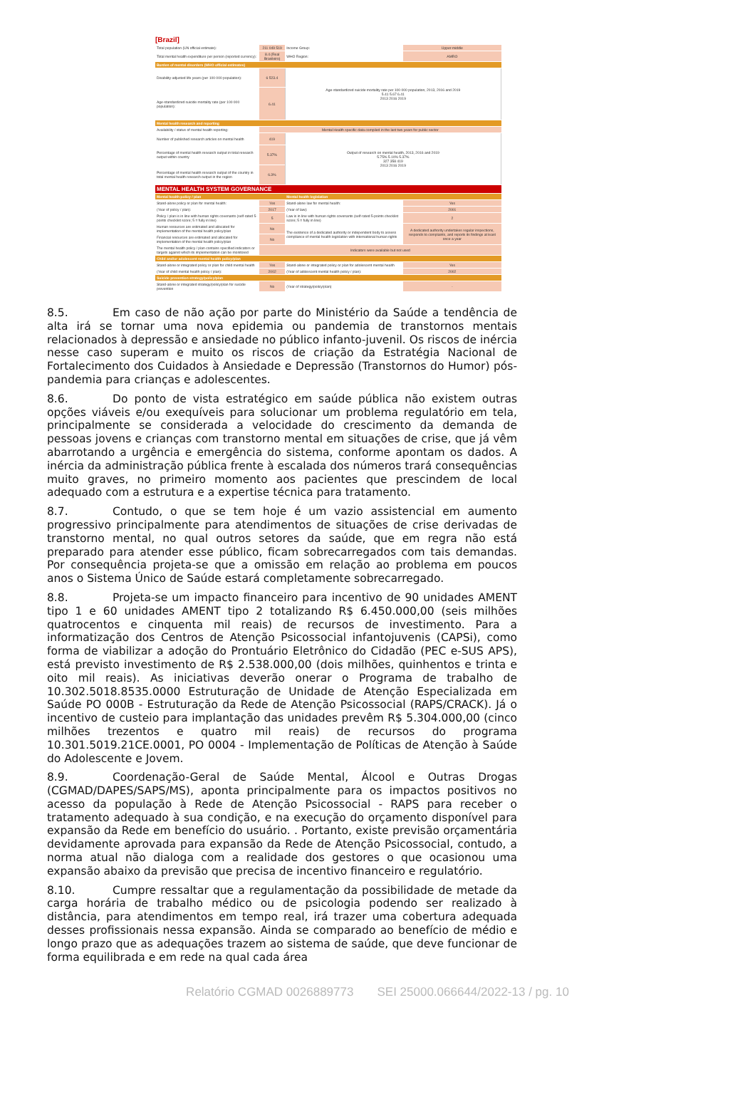[Brazil]
| Total population (UN official estimate): | 211 049 519 | Income Group: | Upper-middle |
| Total mental health expenditure per person (reported currency): | 8.4 (Real Brasileiro) | WHO Region: | AMRO |
| Burden of mental disorders (WHO official estimates) | | | |
| Disability-adjusted life years (per 100 000 population): | 6 523.4 | Age-standardized suicide mortality rate per 100 000 population, 2013, 2016 and 2019 5.41 5.67 6.41 2013 2016 2019 | |
| Age-standardized suicide mortality rate (per 100 000 population): | 6.41 | | |
| Mental health research and reporting | | | |
| Availability / status of mental health reporting: | Mental Health specific data compiled in the last two years for public sector | | |
| Number of published research articles on mental health | 419 | Output of research on mental health, 2013, 2016 and 2019 5.75% 5.10% 5.37% 327 358 419 2013 2016 2019 | |
| Percentage of mental health research output in total research output within country | 5.37% | | |
| Percentage of mental health research output of the country in total mental health research output in the region | 6.3% | | |
| MENTAL HEALTH SYSTEM GOVERNANCE | | | |
| Mental health policy / plan | | Mental health legislation | |
| Stand-alone policy or plan for mental health: | Yes | Stand-alone law for mental health: | Yes |
| (Year of policy / plan): | 2017 | (Year of law): | 2001 |
| Policy / plan is in line with human rights covenants (self-rated 5-points checklist score; 5 = fully in line) | 5 | Law is in line with human rights covenants (self-rated 5-points checklist score; 5 = fully in line) | 2 |
| Human resources are estimated and allocated for implementation of the mental health policy/plan | No | The existence of a dedicated authority or independent body to assess compliance of mental health legislation with international human rights | A dedicated authority undertakes regular inspections, responds to complaints, and reports its findings at least once a year |
| Financial resources are estimated and allocated for implementation of the mental health policy/plan | No | | |
| The mental health policy / plan contains specified indicators or targets against which its implementation can be monitored | Indicators were available but not used | | |
| Child and/or adolescent mental health policy/plan | | | |
| Stand-alone or integrated policy or plan for child mental health | Yes | Stand-alone or integrated policy or plan for adolescent mental health | Yes |
| (Year of child mental health policy / plan): | 2002 | (Year of adolescent mental health policy / plan): | 2002 |
| Suicide prevention strategy/policy/plan | | | |
| Stand-alone or integrated strategy/policy/plan for suicide prevention | No | (Year of strategy/policy/plan) | - |
8.5. Em caso de não ação por parte do Ministério da Saúde a tendência de alta irá se tornar uma nova epidemia ou pandemia de transtornos mentais relacionados à depressão e ansiedade no público infanto-juvenil. Os riscos de inércia nesse caso superam e muito os riscos de criação da Estratégia Nacional de Fortalecimento dos Cuidados à Ansiedade e Depressão (Transtornos do Humor) pós-pandemia para crianças e adolescentes.
8.6. Do ponto de vista estratégico em saúde pública não existem outras opções viáveis e/ou exequíveis para solucionar um problema regulatório em tela, principalmente se considerada a velocidade do crescimento da demanda de pessoas jovens e crianças com transtorno mental em situações de crise, que já vêm abarrotando a urgência e emergência do sistema, conforme apontam os dados. A inércia da administração pública frente à escalada dos números trará consequências muito graves, no primeiro momento aos pacientes que prescindem de local adequado com a estrutura e a expertise técnica para tratamento.
8.7. Contudo, o que se tem hoje é um vazio assistencial em aumento progressivo principalmente para atendimentos de situações de crise derivadas de transtorno mental, no qual outros setores da saúde, que em regra não está preparado para atender esse público, ficam sobrecarregados com tais demandas. Por consequência projeta-se que a omissão em relação ao problema em poucos anos o Sistema Único de Saúde estará completamente sobrecarregado.
8.8. Projeta-se um impacto financeiro para incentivo de 90 unidades AMENT tipo 1 e 60 unidades AMENT tipo 2 totalizando R$ 6.450.000,00 (seis milhões quatrocentos e cinquenta mil reais) de recursos de investimento. Para a informatização dos Centros de Atenção Psicossocial infantojuvenis (CAPSi), como forma de viabilizar a adoção do Prontuário Eletrônico do Cidadão (PEC e-SUS APS), está previsto investimento de R$ 2.538.000,00 (dois milhões, quinhentos e trinta e oito mil reais). As iniciativas deverão onerar o Programa de trabalho de 10.302.5018.8535.0000 Estruturação de Unidade de Atenção Especializada em Saúde PO 000B - Estruturação da Rede de Atenção Psicossocial (RAPS/CRACK). Já o incentivo de custeio para implantação das unidades prevêm R$ 5.304.000,00 (cinco milhões trezentos e quatro mil reais) de recursos do programa 10.301.5019.21CE.0001, PO 0004 - Implementação de Políticas de Atenção à Saúde do Adolescente e Jovem.
8.9. Coordenação-Geral de Saúde Mental, Álcool e Outras Drogas (CGMAD/DAPES/SAPS/MS), aponta principalmente para os impactos positivos no acesso da população à Rede de Atenção Psicossocial - RAPS para receber o tratamento adequado à sua condição, e na execução do orçamento disponível para expansão da Rede em benefício do usuário. . Portanto, existe previsão orçamentária devidamente aprovada para expansão da Rede de Atenção Psicossocial, contudo, a norma atual não dialoga com a realidade dos gestores o que ocasionou uma expansão abaixo da previsão que precisa de incentivo financeiro e regulatório.
8.10. Cumpre ressaltar que a regulamentação da possibilidade de metade da carga horária de trabalho médico ou de psicologia podendo ser realizado à distância, para atendimentos em tempo real, irá trazer uma cobertura adequada desses profissionais nessa expansão. Ainda se comparado ao benefício de médio e longo prazo que as adequações trazem ao sistema de saúde, que deve funcionar de forma equilibrada e em rede na qual cada área
Relatório CGMAD 0026889773 SEI 25000.066644/2022-13 / pg. 10